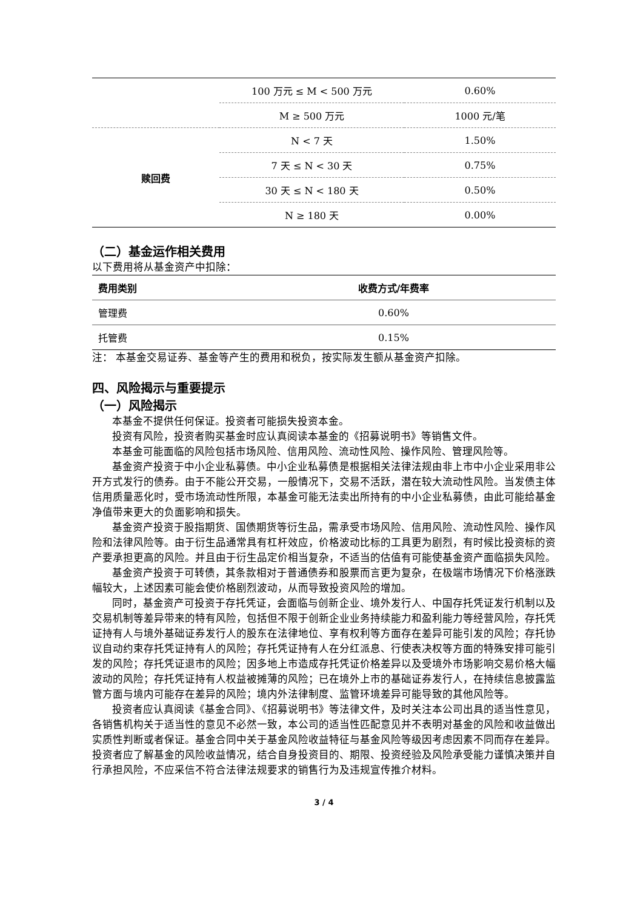| | 100 万元 ≤ M < 500 万元 | 0.60% |
| | M ≥ 500 万元 | 1000 元/笔 |
| 赎回费 | N < 7 天 | 1.50% |
| | 7 天 ≤ N < 30 天 | 0.75% |
| | 30 天 ≤ N < 180 天 | 0.50% |
| | N ≥ 180 天 | 0.00% |
（二）基金运作相关费用
以下费用将从基金资产中扣除：
| 费用类别 | 收费方式/年费率 |
| --- | --- |
| 管理费 | 0.60% |
| 托管费 | 0.15% |
注： 本基金交易证券、基金等产生的费用和税负，按实际发生额从基金资产扣除。
四、风险揭示与重要提示
（一）风险揭示
本基金不提供任何保证。投资者可能损失投资本金。
投资有风险，投资者购买基金时应认真阅读本基金的《招募说明书》等销售文件。
本基金可能面临的风险包括市场风险、信用风险、流动性风险、操作风险、管理风险等。
基金资产投资于中小企业私募债。中小企业私募债是根据相关法律法规由非上市中小企业采用非公开方式发行的债券。由于不能公开交易，一般情况下，交易不活跃，潜在较大流动性风险。当发债主体信用质量恶化时，受市场流动性所限，本基金可能无法卖出所持有的中小企业私募债，由此可能给基金净值带来更大的负面影响和损失。
基金资产投资于股指期货、国债期货等衍生品，需承受市场风险、信用风险、流动性风险、操作风险和法律风险等。由于衍生品通常具有杠杆效应，价格波动比标的工具更为剧烈，有时候比投资标的资产要承担更高的风险。并且由于衍生品定价相当复杂，不适当的估值有可能使基金资产面临损失风险。
基金资产投资于可转债，其条款相对于普通债券和股票而言更为复杂，在极端市场情况下价格涨跌幅较大，上述因素可能会使价格剧烈波动，从而导致投资风险的增加。
同时，基金资产可投资于存托凭证，会面临与创新企业、境外发行人、中国存托凭证发行机制以及交易机制等差异带来的特有风险，包括但不限于创新企业业务持续能力和盈利能力等经营风险，存托凭证持有人与境外基础证券发行人的股东在法律地位、享有权利等方面存在差异可能引发的风险；存托协议自动约束存托凭证持有人的风险；存托凭证持有人在分红派息、行使表决权等方面的特殊安排可能引发的风险；存托凭证退市的风险；因多地上市造成存托凭证价格差异以及受境外市场影响交易价格大幅波动的风险；存托凭证持有人权益被摊薄的风险；已在境外上市的基础证券发行人，在持续信息披露监管方面与境内可能存在差异的风险；境内外法律制度、监管环境差异可能导致的其他风险等。
投资者应认真阅读《基金合同》、《招募说明书》等法律文件，及时关注本公司出具的适当性意见，各销售机构关于适当性的意见不必然一致，本公司的适当性匹配意见并不表明对基金的风险和收益做出实质性判断或者保证。基金合同中关于基金风险收益特征与基金风险等级因考虑因素不同而存在差异。投资者应了解基金的风险收益情况，结合自身投资目的、期限、投资经验及风险承受能力谨慎决策并自行承担风险，不应采信不符合法律法规要求的销售行为及违规宣传推介材料。
3 / 4